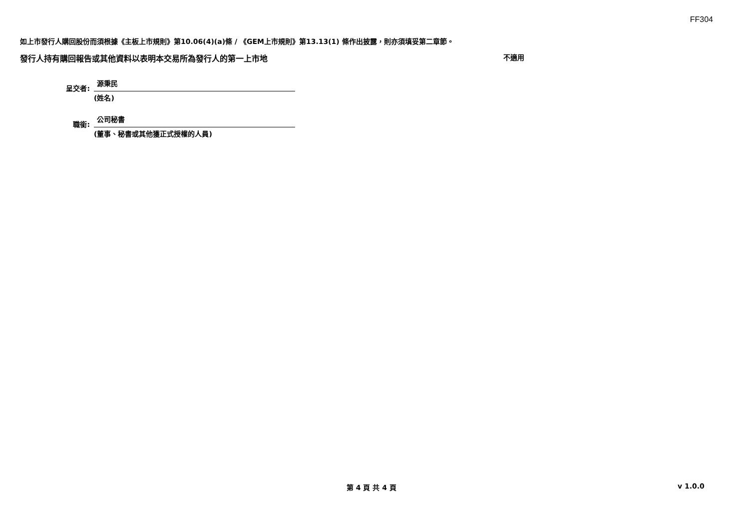FF304
如上市發行人購回股份而須根據《主板上市規則》第10.06(4)(a)條 / 《GEM上市規則》第13.13(1) 條作出披露，則亦須填妥第二章節。
發行人持有購回報告或其他資料以表明本交易所為發行人的第一上市地 不適用
呈交者:
源秉民
(姓名)
職銜:
公司秘書
(董事、秘書或其他獲正式授權的人員)
第 4 頁 共 4 頁 v 1.0.0